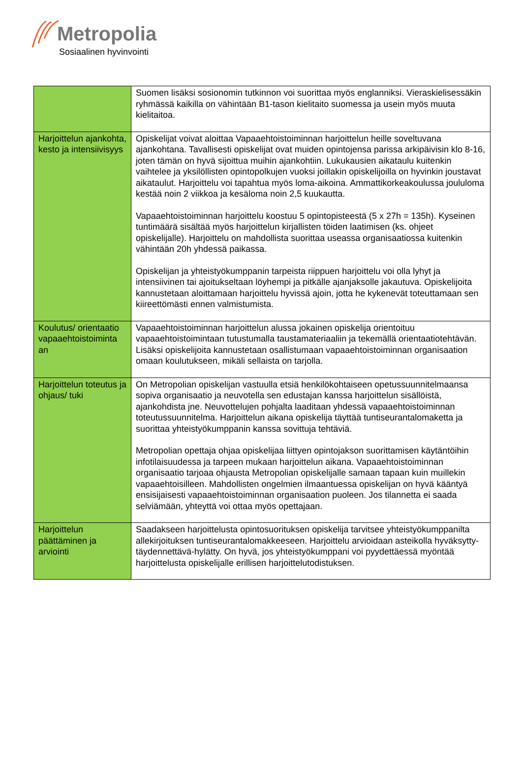Metropolia
Sosiaalinen hyvinvointi
| | Suomen lisäksi sosionomin tutkinnon voi suorittaa myös englanniksi. Vieraskielisessäkin ryhmässä kaikilla on vähintään B1-tason kielitaito suomessa ja usein myös muuta kielitaitoa. |
| Harjoittelun ajankohta, kesto ja intensiivisyys | Opiskelijat voivat aloittaa Vapaaehtoistoiminnan harjoittelun heille soveltuvana ajankohtana. Tavallisesti opiskelijat ovat muiden opintojensa parissa arkipäivisin klo 8-16, joten tämän on hyvä sijoittua muihin ajankohtiin. Lukukausien aikataulu kuitenkin vaihtelee ja yksilöllisten opintopolkujen vuoksi joillakin opiskelijoilla on hyvinkin joustavat aikataulut. Harjoittelu voi tapahtua myös loma-aikoina. Ammattikorkeakoulussa joululoma kestää noin 2 viikkoa ja kesäloma noin 2,5 kuukautta. Vapaaehtoistoiminnan harjoittelu koostuu 5 opintopisteestä (5 x 27h = 135h). Kyseinen tuntimäärä sisältää myös harjoittelun kirjallisten töiden laatimisen (ks. ohjeet opiskelijalle). Harjoittelu on mahdollista suorittaa useassa organisaatiossa kuitenkin vähintään 20h yhdessä paikassa. Opiskelijan ja yhteistyökumppanin tarpeista riippuen harjoittelu voi olla lyhyt ja intensiivinen tai ajoitukseltaan löyhempi ja pitkälle ajanjaksolle jakautuva. Opiskelijoita kannustetaan aloittamaan harjoittelu hyvissä ajoin, jotta he kykenevät toteuttamaan sen kiireettömästi ennen valmistumista. |
| Koulutus/ orientaatio vapaaehtoistoiminta an | Vapaaehtoistoiminnan harjoittelun alussa jokainen opiskelija orientoituu vapaaehtoistoimintaan tutustumalla taustamateriaaliin ja tekemällä orientaatiotehtävän. Lisäksi opiskelijoita kannustetaan osallistumaan vapaaehtoistoiminnan organisaation omaan koulutukseen, mikäli sellaista on tarjolla. |
| Harjoittelun toteutus ja ohjaus/ tuki | On Metropolian opiskelijan vastuulla etsiä henkilökohtaiseen opetussuunnitelmaansa sopiva organisaatio ja neuvotella sen edustajan kanssa harjoittelun sisällöistä, ajankohdista jne. Neuvottelujen pohjalta laaditaan yhdessä vapaaehtoistoiminnan toteutussuunnitelma. Harjoittelun aikana opiskelija täyttää tuntiseurantalomaketta ja suorittaa yhteistyökumppanin kanssa sovittuja tehtäviä. Metropolian opettaja ohjaa opiskelijaa liittyen opintojakson suorittamisen käytäntöihin infotilaisuudessa ja tarpeen mukaan harjoittelun aikana. Vapaaehtoistoiminnan organisaatio tarjoaa ohjausta Metropolian opiskelijalle samaan tapaan kuin muillekin vapaaehtoisilleen. Mahdollisten ongelmien ilmaantuessa opiskelijan on hyvä kääntyä ensisijaisesti vapaaehtoistoiminnan organisaation puoleen. Jos tilannetta ei saada selviämään, yhteyttä voi ottaa myös opettajaan. |
| Harjoittelun päättäminen ja arviointi | Saadakseen harjoittelusta opintosuorituksen opiskelija tarvitsee yhteistyökumppanilta allekirjoituksen tuntiseurantalomakkeeseen. Harjoittelu arvioidaan asteikolla hyväksytty-täydennettävä-hylätty. On hyvä, jos yhteistyökumppani voi pyydettäessä myöntää harjoittelusta opiskelijalle erillisen harjoittelutodistuksen. |